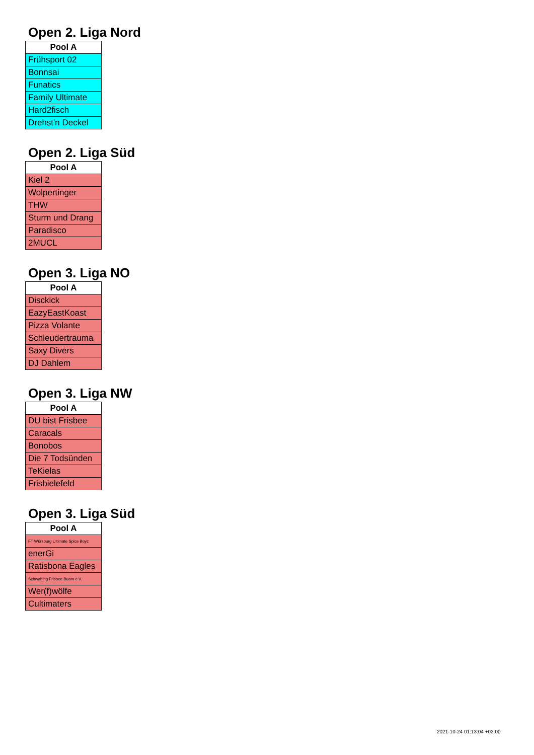Open 2. Liga Nord
| Pool A |
| --- |
| Frühsport 02 |
| Bonnsai |
| Funatics |
| Family Ultimate |
| Hard2fisch |
| Drehst'n Deckel |
Open 2. Liga Süd
| Pool A |
| --- |
| Kiel 2 |
| Wolpertinger |
| THW |
| Sturm und Drang |
| Paradisco |
| 2MUCL |
Open 3. Liga NO
| Pool A |
| --- |
| Disckick |
| EazyEastKoast |
| Pizza Volante |
| Schleudertrauma |
| Saxy Divers |
| DJ Dahlem |
Open 3. Liga NW
| Pool A |
| --- |
| DU bist Frisbee |
| Caracals |
| Bonobos |
| Die 7 Todsünden |
| TeKielas |
| Frisbielefeld |
Open 3. Liga Süd
| Pool A |
| --- |
| FT Würzburg Ultimate Spice Boyz |
| enerGi |
| Ratisbona Eagles |
| Schwabing Frisbee Buam e.V. |
| Wer(f)wölfe |
| Cultimaters |
2021-10-24 01:13:04 +02:00